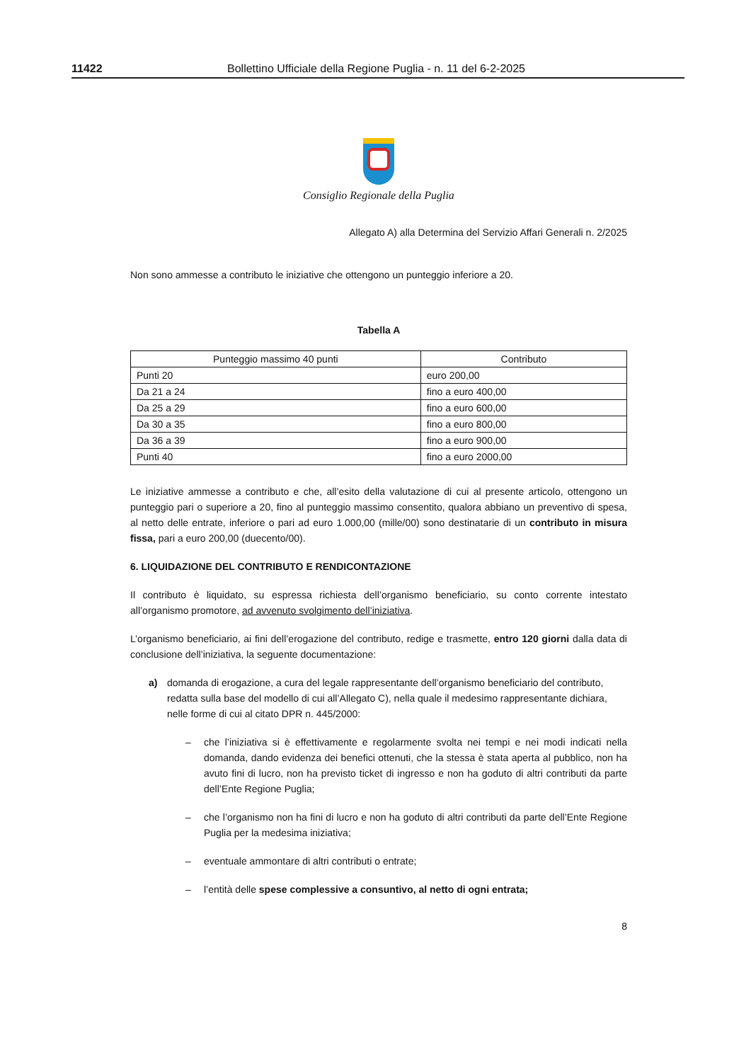11422 Bollettino Ufficiale della Regione Puglia - n. 11 del 6-2-2025
Consiglio Regionale della Puglia
Allegato A) alla Determina del Servizio Affari Generali n. 2/2025
Non sono ammesse a contributo le iniziative che ottengono un punteggio inferiore a 20.
Tabella A
| Punteggio massimo 40 punti | Contributo |
| --- | --- |
| Punti 20 | euro 200,00 |
| Da 21 a 24 | fino a euro 400,00 |
| Da 25 a 29 | fino a euro 600,00 |
| Da 30 a 35 | fino a euro 800,00 |
| Da 36 a 39 | fino a euro 900,00 |
| Punti 40 | fino a euro 2000,00 |
Le iniziative ammesse a contributo e che, all’esito della valutazione di cui al presente articolo, ottengono un punteggio pari o superiore a 20, fino al punteggio massimo consentito, qualora abbiano un preventivo di spesa, al netto delle entrate, inferiore o pari ad euro 1.000,00 (mille/00) sono destinatarie di un contributo in misura fissa, pari a euro 200,00 (duecento/00).
6. LIQUIDAZIONE DEL CONTRIBUTO E RENDICONTAZIONE
Il contributo è liquidato, su espressa richiesta dell’organismo beneficiario, su conto corrente intestato all’organismo promotore, ad avvenuto svolgimento dell’iniziativa.
L’organismo beneficiario, ai fini dell’erogazione del contributo, redige e trasmette, entro 120 giorni dalla data di conclusione dell’iniziativa, la seguente documentazione:
a) domanda di erogazione, a cura del legale rappresentante dell’organismo beneficiario del contributo, redatta sulla base del modello di cui all’Allegato C), nella quale il medesimo rappresentante dichiara, nelle forme di cui al citato DPR n. 445/2000:
– che l’iniziativa si è effettivamente e regolarmente svolta nei tempi e nei modi indicati nella domanda, dando evidenza dei benefici ottenuti, che la stessa è stata aperta al pubblico, non ha avuto fini di lucro, non ha previsto ticket di ingresso e non ha goduto di altri contributi da parte dell’Ente Regione Puglia;
– che l’organismo non ha fini di lucro e non ha goduto di altri contributi da parte dell’Ente Regione Puglia per la medesima iniziativa;
– eventuale ammontare di altri contributi o entrate;
– l’entità delle spese complessive a consuntivo, al netto di ogni entrata;
8